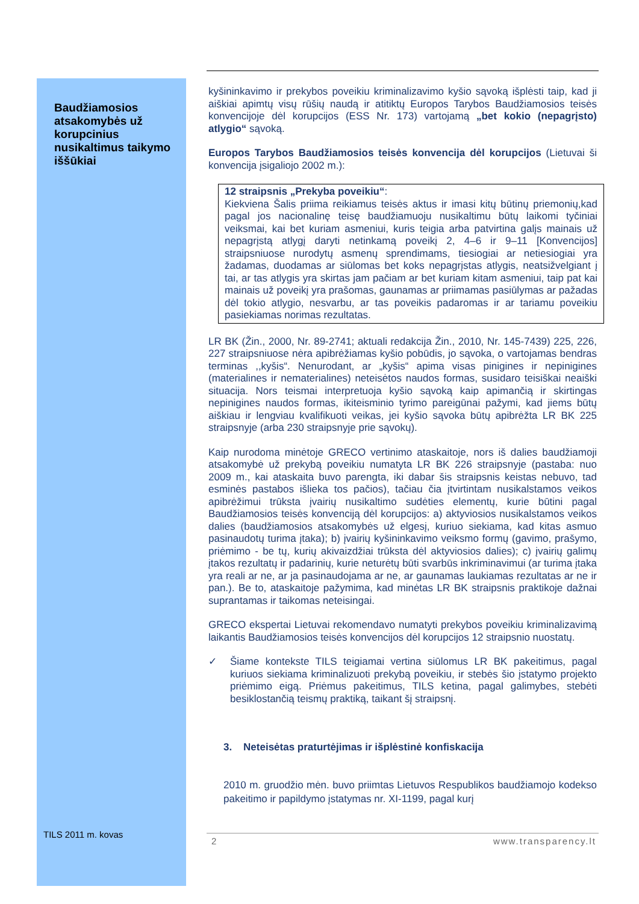Baudžiamosios atsakomybės už korupcinius nusikaltimus taikymo iššūkiai
kyšininkavimo ir prekybos poveikiu kriminalizavimo kyšio sąvoką išplėsti taip, kad ji aiškiai apimtų visų rūšių naudą ir atitiktų Europos Tarybos Baudžiamosios teisės konvencijoje dėl korupcijos (ESS Nr. 173) vartojamą „bet kokio (nepagrįsto) atlygio“ sąvoką.
Europos Tarybos Baudžiamosios teisės konvencija dėl korupcijos (Lietuvai ši konvencija įsigaliojo 2002 m.):
12 straipsnis „Prekyba poveikiu“:
Kiekviena Šalis priima reikiamus teisės aktus ir imasi kitų būtinų priemonių,kad pagal jos nacionalinę teisę baudžiamuoju nusikaltimu būtų laikomi tyčiniai veiksmai, kai bet kuriam asmeniui, kuris teigia arba patvirtina galįs mainais už nepagrįstą atlygį daryti netinkamą poveikį 2, 4–6 ir 9–11 [Konvencijos] straipsniuose nurodytų asmenų sprendimams, tiesiogiai ar netiesiogiai yra žadamas, duodamas ar siūlomas bet koks nepagrįstas atlygis, neatsižvelgiant į tai, ar tas atlygis yra skirtas jam pačiam ar bet kuriam kitam asmeniui, taip pat kai mainais už poveikį yra prašomas, gaunamas ar priimamas pasiūlymas ar pažadas dėl tokio atlygio, nesvarbu, ar tas poveikis padaromas ir ar tariamu poveikiu pasiekiamas norimas rezultatas.
LR BK (Žin., 2000, Nr. 89-2741; aktuali redakcija Žin., 2010, Nr. 145-7439) 225, 226, 227 straipsniuose nėra apibrėžiamas kyšio pobūdis, jo sąvoka, o vartojamas bendras terminas ,,kyšis“. Nenurodant, ar „kyšis“ apima visas pinigines ir nepinigines (materialines ir nematerialines) neteisėtos naudos formas, susidaro teisiškai neaiški situacija. Nors teismai interpretuoja kyšio sąvoką kaip apimančią ir skirtingas nepinigines naudos formas, ikiteisminio tyrimo pareigūnai pažymi, kad jiems būtų aiškiau ir lengviau kvalifikuoti veikas, jei kyšio sąvoka būtų apibrėžta LR BK 225 straipsnyje (arba 230 straipsnyje prie sąvokų).
Kaip nurodoma minėtoje GRECO vertinimo ataskaitoje, nors iš dalies baudžiamoji atsakomybė už prekybą poveikiu numatyta LR BK 226 straipsnyje (pastaba: nuo 2009 m., kai ataskaita buvo parengta, iki dabar šis straipsnis keistas nebuvo, tad esminės pastabos išlieka tos pačios), tačiau čia įtvirtintam nusikalstamos veikos apibrėžimui trūksta įvairių nusikaltimo sudėties elementų, kurie būtini pagal Baudžiamosios teisės konvenciją dėl korupcijos: a) aktyviosios nusikalstamos veikos dalies (baudžiamosios atsakomybės už elgesį, kuriuo siekiama, kad kitas asmuo pasinaudotų turima įtaka); b) įvairių kyšininkavimo veiksmo formų (gavimo, prašymo, priėmimo - be tų, kurių akivaizdžiai trūksta dėl aktyviosios dalies); c) įvairių galimų įtakos rezultatų ir padarinių, kurie neturėtų būti svarbūs inkriminavimui (ar turima įtaka yra reali ar ne, ar ja pasinaudojama ar ne, ar gaunamas laukiamas rezultatas ar ne ir pan.). Be to, ataskaitoje pažymima, kad minėtas LR BK straipsnis praktikoje dažnai suprantamas ir taikomas neteisingai.
GRECO ekspertai Lietuvai rekomendavo numatyti prekybos poveikiu kriminalizavimą laikantis Baudžiamosios teisės konvencijos dėl korupcijos 12 straipsnio nuostatų.
✓ Šiame kontekste TILS teigiamai vertina siūlomus LR BK pakeitimus, pagal kuriuos siekiama kriminalizuoti prekybą poveikiu, ir stebės šio įstatymo projekto priėmimo eigą. Priėmus pakeitimus, TILS ketina, pagal galimybes, stebėti besiklostančią teismų praktiką, taikant šį straipsnį.
3. Neteisėtas praturtėjimas ir išplėstinė konfiskacija
2010 m. gruodžio mėn. buvo priimtas Lietuvos Respublikos baudžiamojo kodekso pakeitimo ir papildymo įstatymas nr. XI-1199, pagal kurį
TILS 2011 m. kovas 2 www.transparency.lt